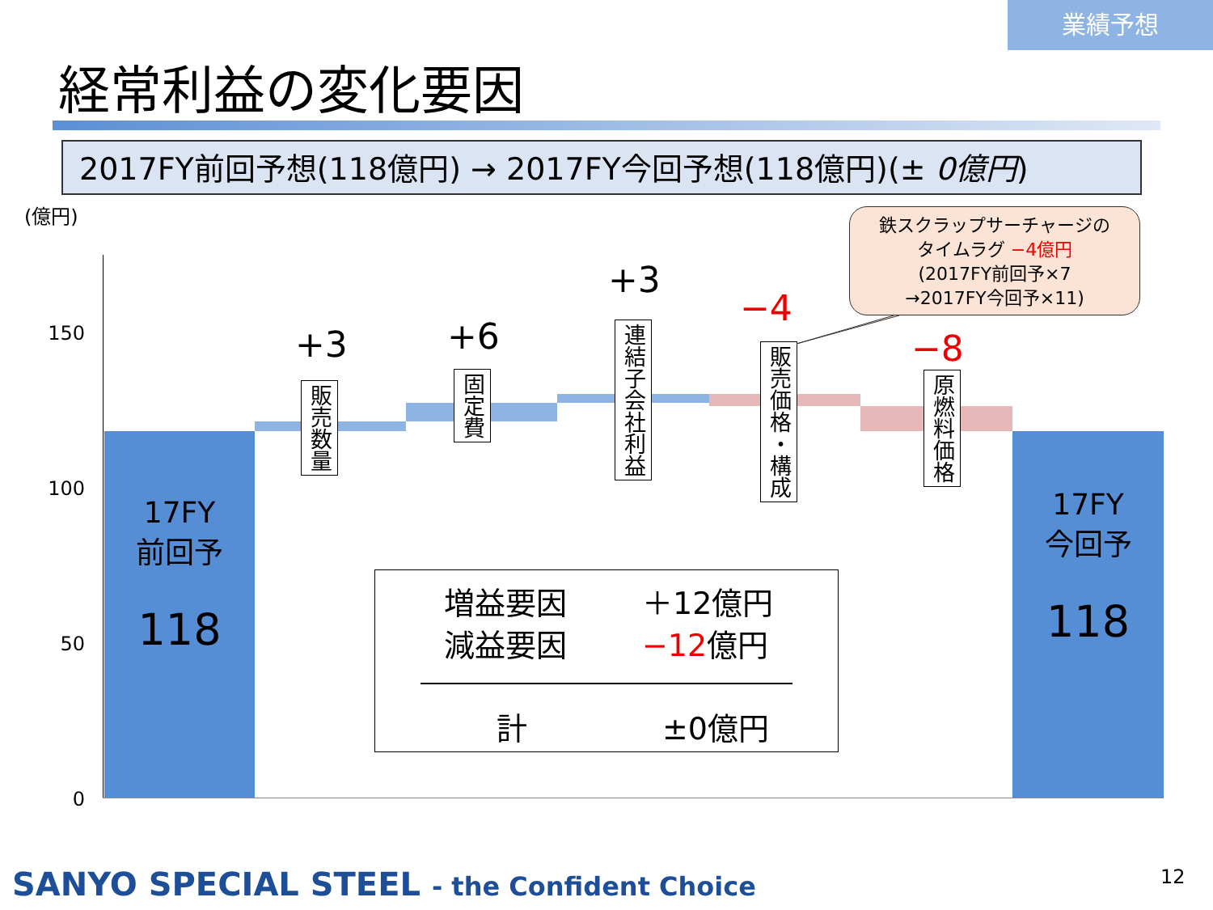業績予想
経常利益の変化要因
2017FY前回予想(118億円) → 2017FY今回予想(118億円)(± 0億円)
(億円)
150
100
50
0
17FY
前回予
118
17FY
今回予
118
+3 +6
+3
−4
−8
販売数量
固定費
連結子会社利益
販売価格・構成
原燃料価格
鉄スクラップサーチャージの
タイムラグ −4億円
(2017FY前回予×7
→2017FY今回予×11)
増益要因
減益要因
＋12億円
−12億円
計 ±0億円
SANYO SPECIAL STEEL - the Confident Choice
12